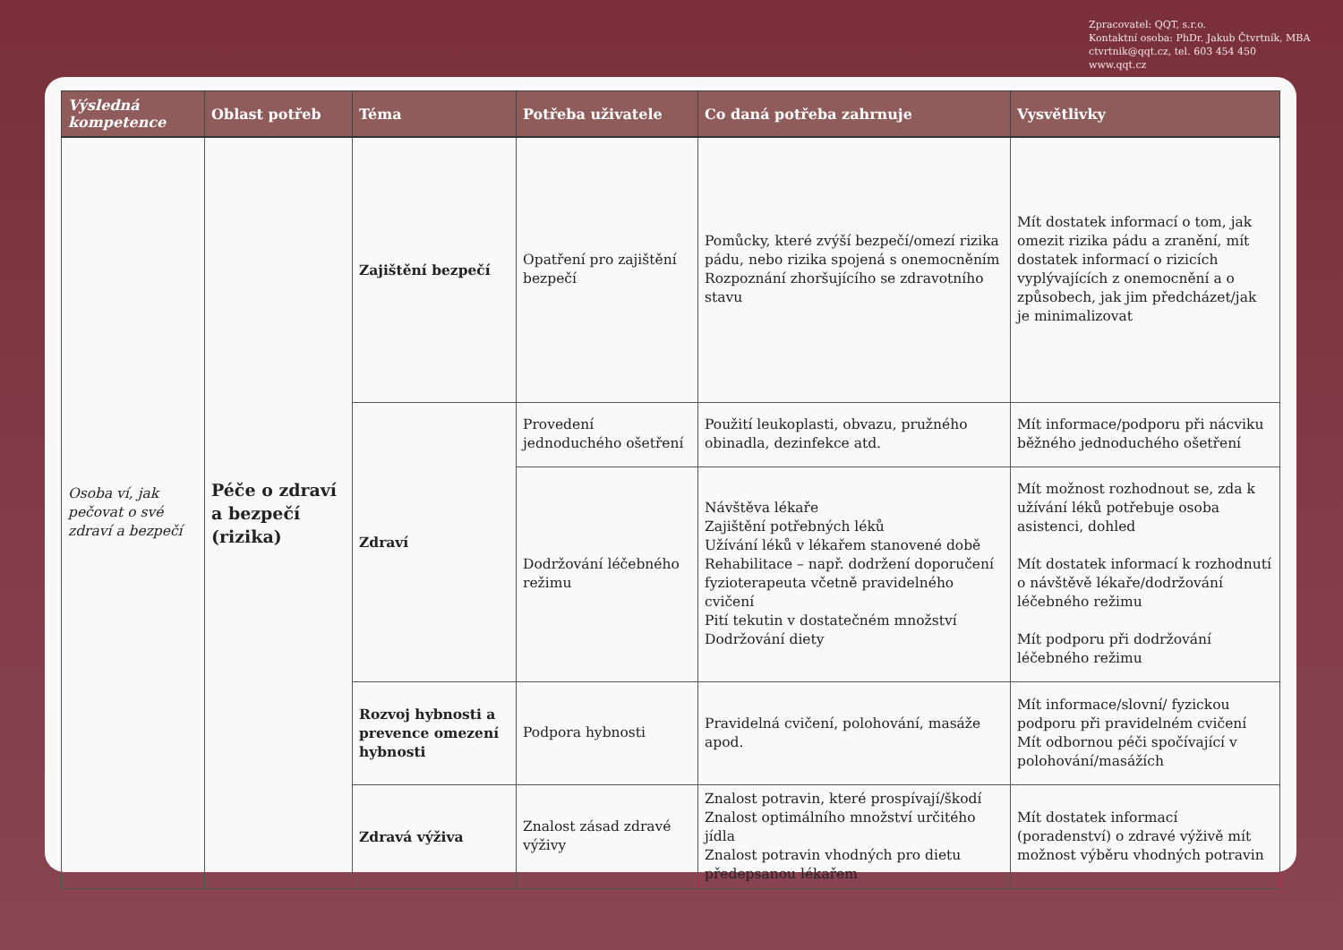Zpracovatel: QQT, s.r.o.
Kontaktní osoba: PhDr. Jakub Čtvrtník, MBA
ctvrtnik@qqt.cz, tel. 603 454 450
www.qqt.cz
| Výsledná kompetence | Oblast potřeb | Téma | Potřeba uživatele | Co daná potřeba zahrnuje | Vysvětlivky |
| --- | --- | --- | --- | --- | --- |
| Osoba ví, jak pečovat o své zdraví a bezpečí | Péče o zdraví a bezpečí (rizika) | Zajištění bezpečí | Opatření pro zajištění bezpečí | Pomůcky, které zvýší bezpečí/omezí rizika pádu, nebo rizika spojená s onemocněním Rozpoznání zhoršujícího se zdravotního stavu | Mít dostatek informací o tom, jak omezit rizika pádu a zranění, mít dostatek informací o rizicích vyplývajících z onemocnění a o způsobech, jak jim předcházet/jak je minimalizovat |
| | | Zdraví | Provedení jednoduchého ošetření | Použití leukoplasti, obvazu, pružného obinadla, dezinfekce atd. | Mít informace/podporu při nácviku běžného jednoduchého ošetření |
| | | | Dodržování léčebného režimu | Návštěva lékaře Zajištění potřebných léků Užívání léků v lékařem stanovené době Rehabilitace – např. dodržení doporučení fyzioterapeuta včetně pravidelného cvičení Pití tekutin v dostatečném množství Dodržování diety | Mít možnost rozhodnout se, zda k užívání léků potřebuje osoba asistenci, dohled Mít dostatek informací k rozhodnutí o návštěvě lékaře/dodržování léčebného režimu Mít podporu při dodržování léčebného režimu |
| | | Rozvoj hybnosti a prevence omezení hybnosti | Podpora hybnosti | Pravidelná cvičení, polohování, masáže apod. | Mít informace/slovní/ fyzickou podporu při pravidelném cvičení Mít odbornou péči spočívající v polohování/masážích |
| | | Zdravá výživa | Znalost zásad zdravé výživy | Znalost potravin, které prospívají/škodí Znalost optimálního množství určitého jídla Znalost potravin vhodných pro dietu předepsanou lékařem | Mít dostatek informací (poradenství) o zdravé výživě mít možnost výběru vhodných potravin |